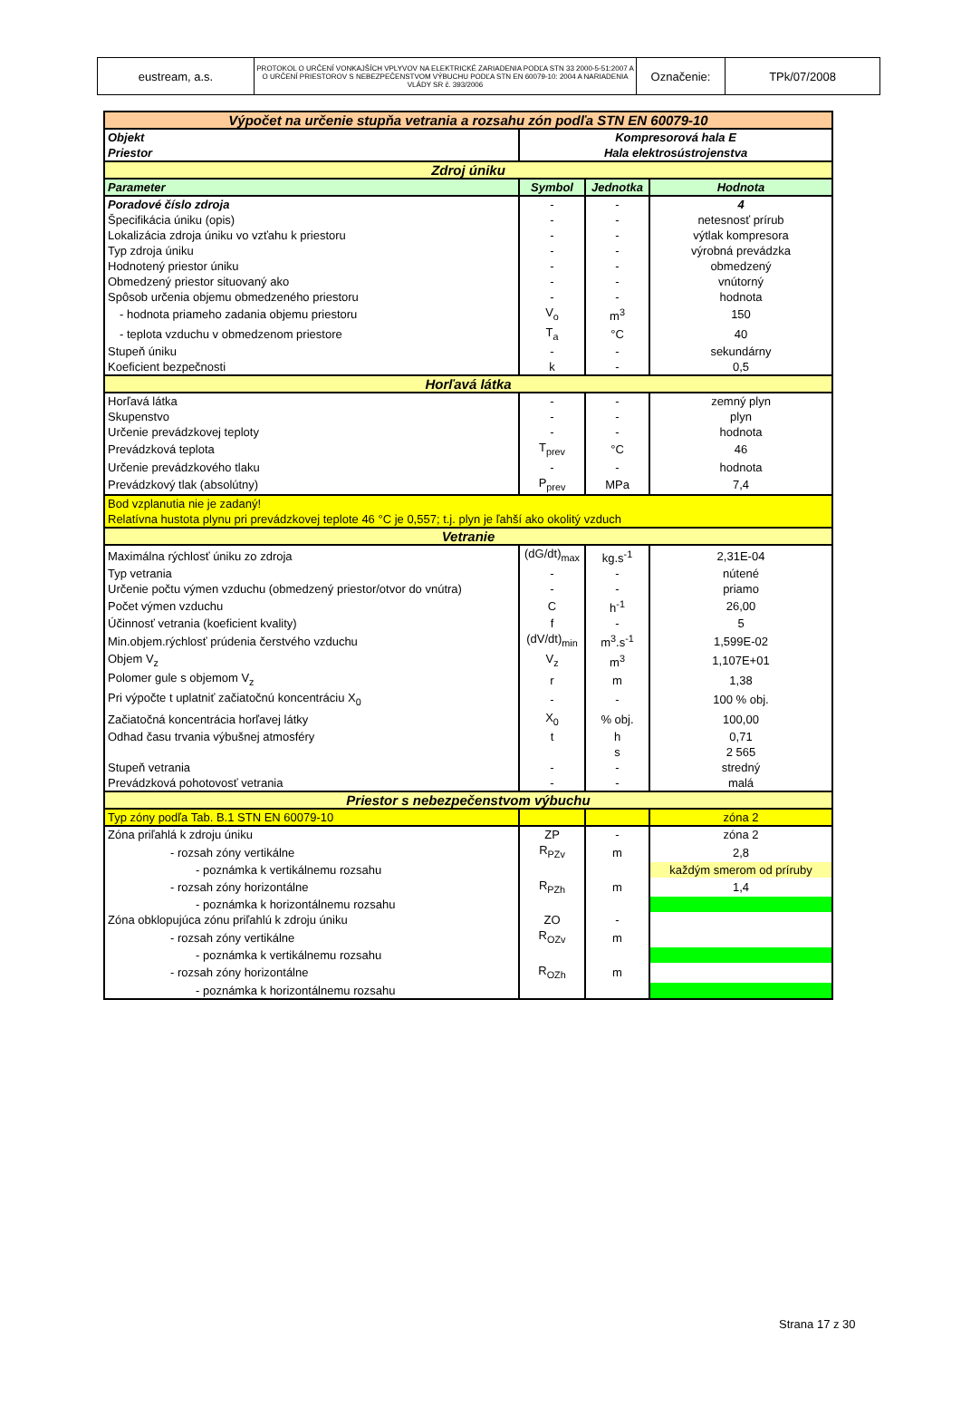| eustream, a.s. | PROTOKOL O URČENÍ VONKAJŠÍCH VPLYVOV NA ELEKTRICKÉ ZARIADENIA PODĽA STN 33 2000-5-51:2007 A O URČENÍ PRIESTOROV S NEBEZPEČENSTVOM VÝBUCHU PODĽA STN EN 60079-10: 2004 A NARIADENIA VLÁDY SR č. 393/2006 | Označenie: | TPk/07/2008 |
| Výpočet na určenie stupňa vetrania a rozsahu zón podľa STN EN 60079-10 | | | |
| Objekt | Kompresorová hala E | | |
| Priestor | Hala elektrosústrojenstva | | |
| Zdroj úniku | | | |
| Parameter | Symbol | Jednotka | Hodnota |
| Poradové číslo zdroja | - | - | 4 |
| Špecifikácia úniku (opis) | - | - | netesnosť prírub |
| Lokalizácia zdroja úniku vo vzťahu k priestoru | - | - | výtlak kompresora |
| Typ zdroja úniku | - | - | výrobná prevádzka |
| Hodnotený priestor úniku | - | - | obmedzený |
| Obmedzený priestor situovaný ako | - | - | vnútorný |
| Spôsob určenia objemu obmedzeného priestoru | - | - | hodnota |
| - hodnota priameho zadania objemu priestoru | V<sub>o</sub> | m<sup>3</sup> | 150 |
| - teplota vzduchu v obmedzenom priestore | T<sub>a</sub> | °C | 40 |
| Stupeň úniku | - | - | sekundárny |
| Koeficient bezpečnosti | k | - | 0,5 |
| Horľavá látka | | | |
| Horľavá látka | - | - | zemný plyn |
| Skupenstvo | - | - | plyn |
| Určenie prevádzkovej teploty | - | - | hodnota |
| Prevádzková teplota | T<sub>prev</sub> | °C | 46 |
| Určenie prevádzkového tlaku | - | - | hodnota |
| Prevádzkový tlak (absolútny) | P<sub>prev</sub> | MPa | 7,4 |
| Bod vzplanutia nie je zadaný! Relatívna hustota plynu pri prevádzkovej teplote 46 °C je 0,557; t.j. plyn je ľahší ako okolitý vzduch | | | |
| Vetranie | | | |
| Maximálna rýchlosť úniku zo zdroja | (dG/dt)<sub>max</sub> | kg.s<sup>-1</sup> | 2,31E-04 |
| Typ vetrania | - | - | nútené |
| Určenie počtu výmen vzduchu (obmedzený priestor/otvor do vnútra) | - | - | priamo |
| Počet výmen vzduchu | C | h<sup>-1</sup> | 26,00 |
| Účinnosť vetrania (koeficient kvality) | f | - | 5 |
| Min.objem.rýchlosť prúdenia čerstvého vzduchu | (dV/dt)<sub>min</sub> | m<sup>3</sup>.s<sup>-1</sup> | 1,599E-02 |
| Objem V<sub>z</sub> | V<sub>z</sub> | m<sup>3</sup> | 1,107E+01 |
| Polomer gule s objemom V<sub>z</sub> | r | m | 1,38 |
| Pri výpočte t uplatniť začiatočnú koncentráciu X<sub>0</sub> | - | - | 100 % obj. |
| Začiatočná koncentrácia horľavej látky | X<sub>0</sub> | % obj. | 100,00 |
| Odhad času trvania výbušnej atmosféry | t | h | 0,71 |
| | | s | 2 565 |
| Stupeň vetrania | - | - | stredný |
| Prevádzková pohotovosť vetrania | - | - | malá |
| Priestor s nebezpečenstvom výbuchu | | | |
| Typ zóny podľa Tab. B.1 STN EN 60079-10 | | | zóna 2 |
| Zóna priľahlá k zdroju úniku | ZP | - | zóna 2 |
| - rozsah zóny vertikálne | R<sub>PZv</sub> | m | 2,8 |
| - poznámka k vertikálnemu rozsahu | | | každým smerom od príruby |
| - rozsah zóny horizontálne | R<sub>PZh</sub> | m | 1,4 |
| - poznámka k horizontálnemu rozsahu | | | |
| Zóna obklopujúca zónu priľahlú k zdroju úniku | ZO | - | |
| - rozsah zóny vertikálne | R<sub>OZv</sub> | m | |
| - poznámka k vertikálnemu rozsahu | | | |
| - rozsah zóny horizontálne | R<sub>OZh</sub> | m | |
| - poznámka k horizontálnemu rozsahu | | | |
Strana 17 z 30